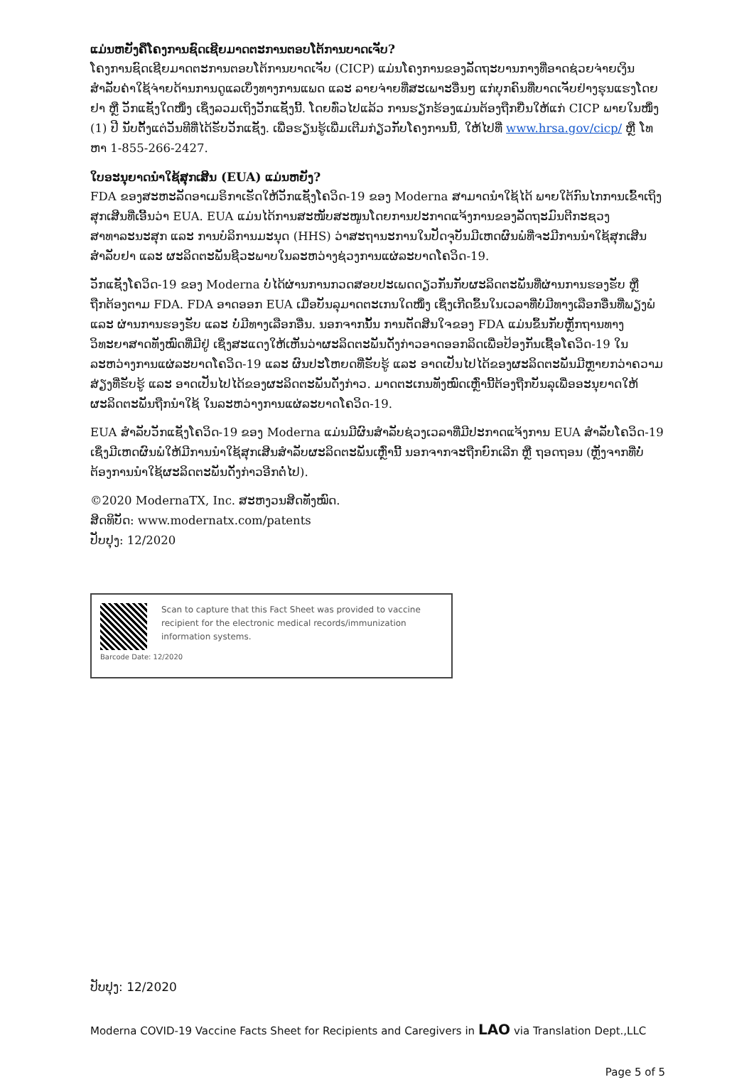ແມ່ນຫຍັງຄືໂຄງການຊົດເຊີຍມາດຕະການຕອບໂຕ້ການບາດເຈັບ?
ໂຄງການຊົດເຊີຍມາດຕະການຕອບໂຕ້ການບາດເຈັບ (CICP) ແມ່ນໂຄງການຂອງລັດຖະບານກາງທີ່ອາດຊ່ວຍຈ່າຍເງິນສຳລັບຄ່າໃຊ້ຈ່າຍດ້ານການດູແລເບິ່ງທາງການແພດ ແລະ ລາຍຈ່າຍທີ່ສະເພາະອື່ນໆ ແກ່ບຸກຄົນທີ່ບາດເຈັບຢ່າງຮຸນແຮງໂດຍຢາ ຫຼື ວັກແຊັງໃດໜຶ່ງ ເຊິ່ງລວມເຖິງວັກແຊັງນີ້. ໂດຍທົ່ວໄປແລ້ວ ການຮຽກຮ້ອງແມ່ນຕ້ອງຖືກຍື່ນໃຫ້ແກ່ CICP ພາຍໃນໜຶ່ງ (1) ປີ ນັບຕັ້ງແຕ່ວັນທີທີ່ໄດ້ຮັບວັກແຊັງ. ເພື່ອຮຽນຮູ້ເພີ່ມເຕີມກ່ຽວກັບໂຄງການນີ້, ໃຫ້ໄປທີ່ www.hrsa.gov/cicp/ ຫຼື ໂທຫາ 1-855-266-2427.
ໃບອະນຸຍາດນຳໃຊ້ສຸກເສີນ (EUA) ແມ່ນຫຍັງ?
FDA ຂອງສະຫະລັດອາເມຣິກາເຮັດໃຫ້ວັກແຊັງໂຄວິດ-19 ຂອງ Moderna ສາມາດນຳໃຊ້ໄດ້ ພາຍໃຕ້ກົນໄກການເຂົ້າເຖິງສຸກເສີນທີ່ເອີ້ນວ່າ EUA. EUA ແມ່ນໄດ້ການສະໜັບສະໜູນໂດຍການປະກາດແຈ້ງການຂອງລັດຖະມົນຕີກະຊວງສາທາລະນະສຸກ ແລະ ການບໍລິການມະນຸດ (HHS) ວ່າສະຖານະການໃນປັດຈຸບັນມີເຫດຜົນພໍທີ່ຈະມີການນຳໃຊ້ສຸກເສີນສຳລັບຢາ ແລະ ຜະລິດຕະພັນຊີວະພາບໃນລະຫວ່າງຊ່ວງການແຜ່ລະບາດໂຄວິດ-19.
ວັກແຊັງໂຄວິດ-19 ຂອງ Moderna ບໍ່ໄດ້ຜ່ານການກວດສອບປະເພດດຽວກັນກັບຜະລິດຕະພັນທີ່ຜ່ານການຮອງຮັບ ຫຼື ຖືກຕ້ອງຕາມ FDA. FDA ອາດອອກ EUA ເມື່ອບັນລຸມາດຕະເກນໃດໜຶ່ງ ເຊິ່ງເກີດຂຶ້ນໃນເວລາທີ່ບໍ່ມີທາງເລືອກອື່ນທີ່ພຽງພໍ ແລະ ຜ່ານການຮອງຮັບ ແລະ ບໍ່ມີທາງເລືອກອື່ນ. ນອກຈາກນັ້ນ ການຕັດສິນໃຈຂອງ FDA ແມ່ນຂຶ້ນກັບຫຼັກຖານທາງວິທະຍາສາດທັງໝົດທີ່ມີຢູ່ ເຊິ່ງສະແດງໃຫ້ເຫັນວ່າຜະລິດຕະພັນດັ່ງກ່າວອາດອອກລິດເພື່ອປ້ອງກັນເຊື້ອໂຄວິດ-19 ໃນລະຫວ່າງການແຜ່ລະບາດໂຄວິດ-19 ແລະ ຜົນປະໂຫຍດທີ່ຮັບຮູ້ ແລະ ອາດເປັນໄປໄດ້ຂອງຜະລິດຕະພັນມີຫຼາຍກວ່າຄວາມສ່ຽງທີ່ຮັບຮູ້ ແລະ ອາດເປັນໄປໄດ້ຂອງຜະລິດຕະພັນດັ່ງກ່າວ. ມາດຕະເກນທັງໝົດເຫຼົ່ານີ້ຕ້ອງຖືກບັນລຸເພື່ອອະນຸຍາດໃຫ້ຜະລິດຕະພັນຖືກນຳໃຊ້ ໃນລະຫວ່າງການແຜ່ລະບາດໂຄວິດ-19.
EUA ສຳລັບວັກແຊັງໂຄວິດ-19 ຂອງ Moderna ແມ່ນມີຜົນສຳລັບຊ່ວງເວລາທີ່ມີປະກາດແຈ້ງການ EUA ສຳລັບໂຄວິດ-19 ເຊິ່ງມີເຫດຜົນພໍໃຫ້ມີການນຳໃຊ້ສຸກເສີນສຳລັບຜະລິດຕະພັນເຫຼົ່ານີ້ ນອກຈາກຈະຖືກຍົກເລີກ ຫຼື ຖອດຖອນ (ຫຼັງຈາກທີ່ບໍ່ຕ້ອງການນຳໃຊ້ຜະລິດຕະພັນດັ່ງກ່າວອີກຕໍ່ໄປ).
©2020 ModernaTX, Inc. ສະຫງວນສິດທັງໝົດ.
ສິດທິບັດ: www.modernatx.com/patents
ປັບປຸງ: 12/2020
Scan to capture that this Fact Sheet was provided to vaccine recipient for the electronic medical records/immunization information systems.
Barcode Date: 12/2020
ປັບປຸງ: 12/2020
Moderna COVID-19 Vaccine Facts Sheet for Recipients and Caregivers in LAO via Translation Dept.,LLC
Page 5 of 5